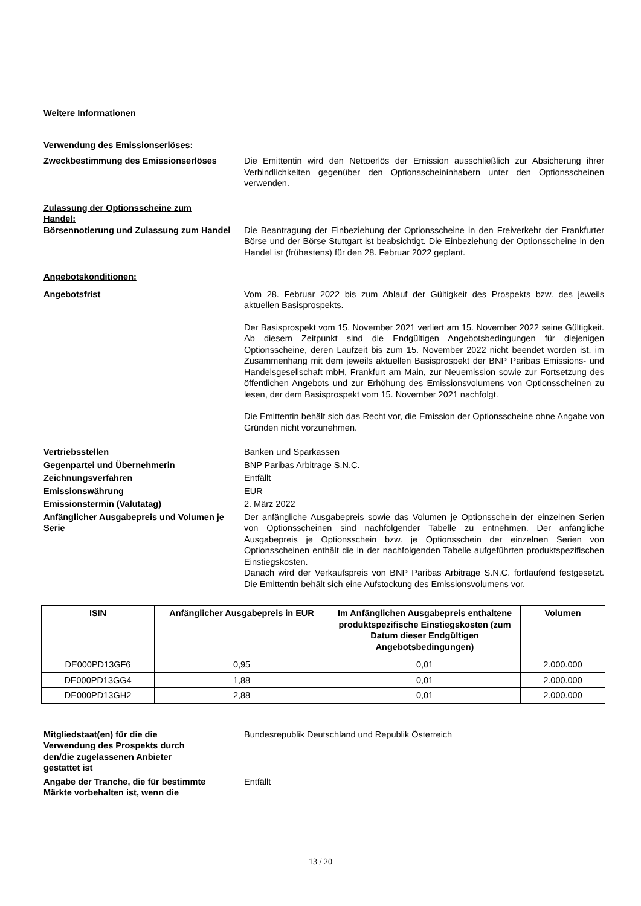Weitere Informationen
Verwendung des Emissionserlöses:
Zweckbestimmung des Emissionserlöses Die Emittentin wird den Nettoerlös der Emission ausschließlich zur Absicherung ihrer Verbindlichkeiten gegenüber den Optionsscheininhabern unter den Optionsscheinen verwenden.
Zulassung der Optionsscheine zum Handel:
Börsennotierung und Zulassung zum Handel
Die Beantragung der Einbeziehung der Optionsscheine in den Freiverkehr der Frankfurter Börse und der Börse Stuttgart ist beabsichtigt. Die Einbeziehung der Optionsscheine in den Handel ist (frühestens) für den 28. Februar 2022 geplant.
Angebotskonditionen:
Angebotsfrist Vom 28. Februar 2022 bis zum Ablauf der Gültigkeit des Prospekts bzw. des jeweils aktuellen Basisprospekts.
Der Basisprospekt vom 15. November 2021 verliert am 15. November 2022 seine Gültigkeit. Ab diesem Zeitpunkt sind die Endgültigen Angebotsbedingungen für diejenigen Optionsscheine, deren Laufzeit bis zum 15. November 2022 nicht beendet worden ist, im Zusammenhang mit dem jeweils aktuellen Basisprospekt der BNP Paribas Emissions- und Handelsgesellschaft mbH, Frankfurt am Main, zur Neuemission sowie zur Fortsetzung des öffentlichen Angebots und zur Erhöhung des Emissionsvolumens von Optionsscheinen zu lesen, der dem Basisprospekt vom 15. November 2021 nachfolgt.
Die Emittentin behält sich das Recht vor, die Emission der Optionsscheine ohne Angabe von Gründen nicht vorzunehmen.
Vertriebsstellen Banken und Sparkassen
Gegenpartei und Übernehmerin BNP Paribas Arbitrage S.N.C.
Zeichnungsverfahren Entfällt
Emissionswährung EUR
Emissionstermin (Valutatag) 2. März 2022
Anfänglicher Ausgabepreis und Volumen je Serie
Der anfängliche Ausgabepreis sowie das Volumen je Optionsschein der einzelnen Serien von Optionsscheinen sind nachfolgender Tabelle zu entnehmen. Der anfängliche Ausgabepreis je Optionsschein bzw. je Optionsschein der einzelnen Serien von Optionsscheinen enthält die in der nachfolgenden Tabelle aufgeführten produktspezifischen Einstiegskosten.
Danach wird der Verkaufspreis von BNP Paribas Arbitrage S.N.C. fortlaufend festgesetzt. Die Emittentin behält sich eine Aufstockung des Emissionsvolumens vor.
| ISIN | Anfänglicher Ausgabepreis in EUR | Im Anfänglichen Ausgabepreis enthaltene produktspezifische Einstiegskosten (zum Datum dieser Endgültigen Angebotsbedingungen) | Volumen |
| --- | --- | --- | --- |
| DE000PD13GF6 | 0,95 | 0,01 | 2.000.000 |
| DE000PD13GG4 | 1,88 | 0,01 | 2.000.000 |
| DE000PD13GH2 | 2,88 | 0,01 | 2.000.000 |
Mitgliedstaat(en) für die die Verwendung des Prospekts durch den/die zugelassenen Anbieter gestattet ist
Bundesrepublik Deutschland und Republik Österreich
Angabe der Tranche, die für bestimmte Märkte vorbehalten ist, wenn die
Entfällt
13 / 20